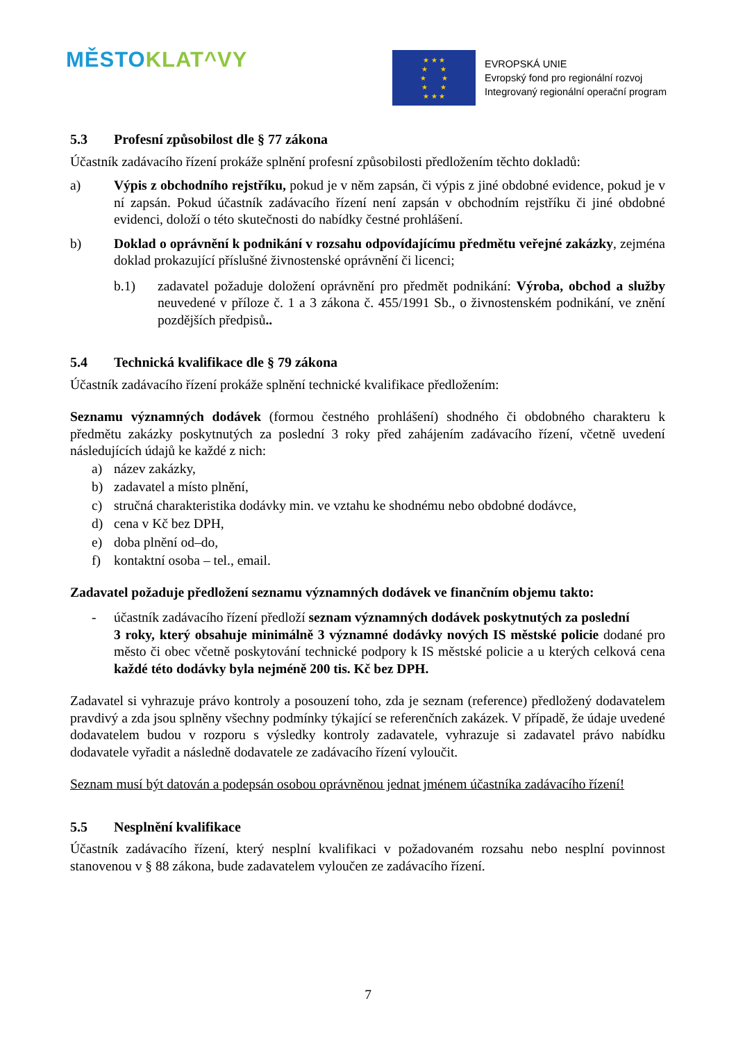MĚSTO KLAT^VY
★ ★ ★
★ ★
★ ★
★ ★
★ ★ ★
EVROPSKÁ UNIE
Evropský fond pro regionální rozvoj
Integrovaný regionální operační program
5.3 Profesní způsobilost dle § 77 zákona
Účastník zadávacího řízení prokáže splnění profesní způsobilosti předložením těchto dokladů:
a) Výpis z obchodního rejstříku, pokud je v něm zapsán, či výpis z jiné obdobné evidence, pokud je v ní zapsán. Pokud účastník zadávacího řízení není zapsán v obchodním rejstříku či jiné obdobné evidenci, doloží o této skutečnosti do nabídky čestné prohlášení.
b) Doklad o oprávnění k podnikání v rozsahu odpovídajícímu předmětu veřejné zakázky, zejména doklad prokazující příslušné živnostenské oprávnění či licenci;
b.1) zadavatel požaduje doložení oprávnění pro předmět podnikání: Výroba, obchod a služby neuvedené v příloze č. 1 a 3 zákona č. 455/1991 Sb., o živnostenském podnikání, ve znění pozdějších předpisů..
5.4 Technická kvalifikace dle § 79 zákona
Účastník zadávacího řízení prokáže splnění technické kvalifikace předložením:
Seznamu významných dodávek (formou čestného prohlášení) shodného či obdobného charakteru k předmětu zakázky poskytnutých za poslední 3 roky před zahájením zadávacího řízení, včetně uvedení následujících údajů ke každé z nich:
a) název zakázky,
b) zadavatel a místo plnění,
c) stručná charakteristika dodávky min. ve vztahu ke shodnému nebo obdobné dodávce,
d) cena v Kč bez DPH,
e) doba plnění od–do,
f) kontaktní osoba – tel., email.
Zadavatel požaduje předložení seznamu významných dodávek ve finančním objemu takto:
- účastník zadávacího řízení předloží seznam významných dodávek poskytnutých za poslední
3 roky, který obsahuje minimálně 3 významné dodávky nových IS městské policie dodané pro město či obec včetně poskytování technické podpory k IS městské policie a u kterých celková cena každé této dodávky byla nejméně 200 tis. Kč bez DPH.
Zadavatel si vyhrazuje právo kontroly a posouzení toho, zda je seznam (reference) předložený dodavatelem pravdivý a zda jsou splněny všechny podmínky týkající se referenčních zakázek. V případě, že údaje uvedené dodavatelem budou v rozporu s výsledky kontroly zadavatele, vyhrazuje si zadavatel právo nabídku dodavatele vyřadit a následně dodavatele ze zadávacího řízení vyloučit.
Seznam musí být datován a podepsán osobou oprávněnou jednat jménem účastníka zadávacího řízení!
5.5 Nesplnění kvalifikace
Účastník zadávacího řízení, který nesplní kvalifikaci v požadovaném rozsahu nebo nesplní povinnost stanovenou v § 88 zákona, bude zadavatelem vyloučen ze zadávacího řízení.
7